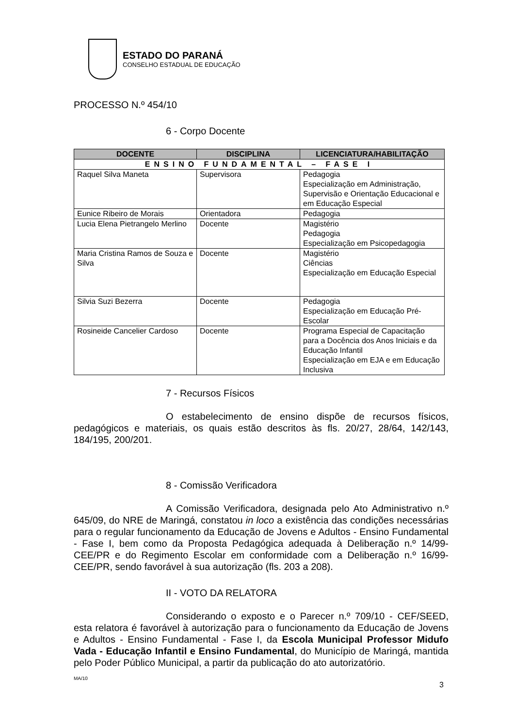ESTADO DO PARANÁ
CONSELHO ESTADUAL DE EDUCAÇÃO
PROCESSO N.º 454/10
6 - Corpo Docente
| DOCENTE | DISCIPLINA | LICENCIATURA/HABILITAÇÃO |
| --- | --- | --- |
| ENSINO FUNDAMENTAL – FASE I | | |
| Raquel Silva Maneta | Supervisora | Pedagogia Especialização em Administração, Supervisão e Orientação Educacional e em Educação Especial |
| Eunice Ribeiro de Morais | Orientadora | Pedagogia |
| Lucia Elena Pietrangelo Merlino | Docente | Magistério Pedagogia Especialização em Psicopedagogia |
| Maria Cristina Ramos de Souza e Silva | Docente | Magistério Ciências Especialização em Educação Especial |
| Silvia Suzi Bezerra | Docente | Pedagogia Especialização em Educação Pré-Escolar |
| Rosineide Cancelier Cardoso | Docente | Programa Especial de Capacitação para a Docência dos Anos Iniciais e da Educação Infantil Especialização em EJA e em Educação Inclusiva |
7 - Recursos Físicos
O estabelecimento de ensino dispõe de recursos físicos, pedagógicos e materiais, os quais estão descritos às fls. 20/27, 28/64, 142/143, 184/195, 200/201.
8 - Comissão Verificadora
A Comissão Verificadora, designada pelo Ato Administrativo n.º 645/09, do NRE de Maringá, constatou in loco a existência das condições necessárias para o regular funcionamento da Educação de Jovens e Adultos - Ensino Fundamental - Fase I, bem como da Proposta Pedagógica adequada à Deliberação n.º 14/99-CEE/PR e do Regimento Escolar em conformidade com a Deliberação n.º 16/99-CEE/PR, sendo favorável à sua autorização (fls. 203 a 208).
II - VOTO DA RELATORA
Considerando o exposto e o Parecer n.º 709/10 - CEF/SEED, esta relatora é favorável à autorização para o funcionamento da Educação de Jovens e Adultos - Ensino Fundamental - Fase I, da Escola Municipal Professor Midufo Vada - Educação Infantil e Ensino Fundamental, do Município de Maringá, mantida pelo Poder Público Municipal, a partir da publicação do ato autorizatório.
MA/10 3